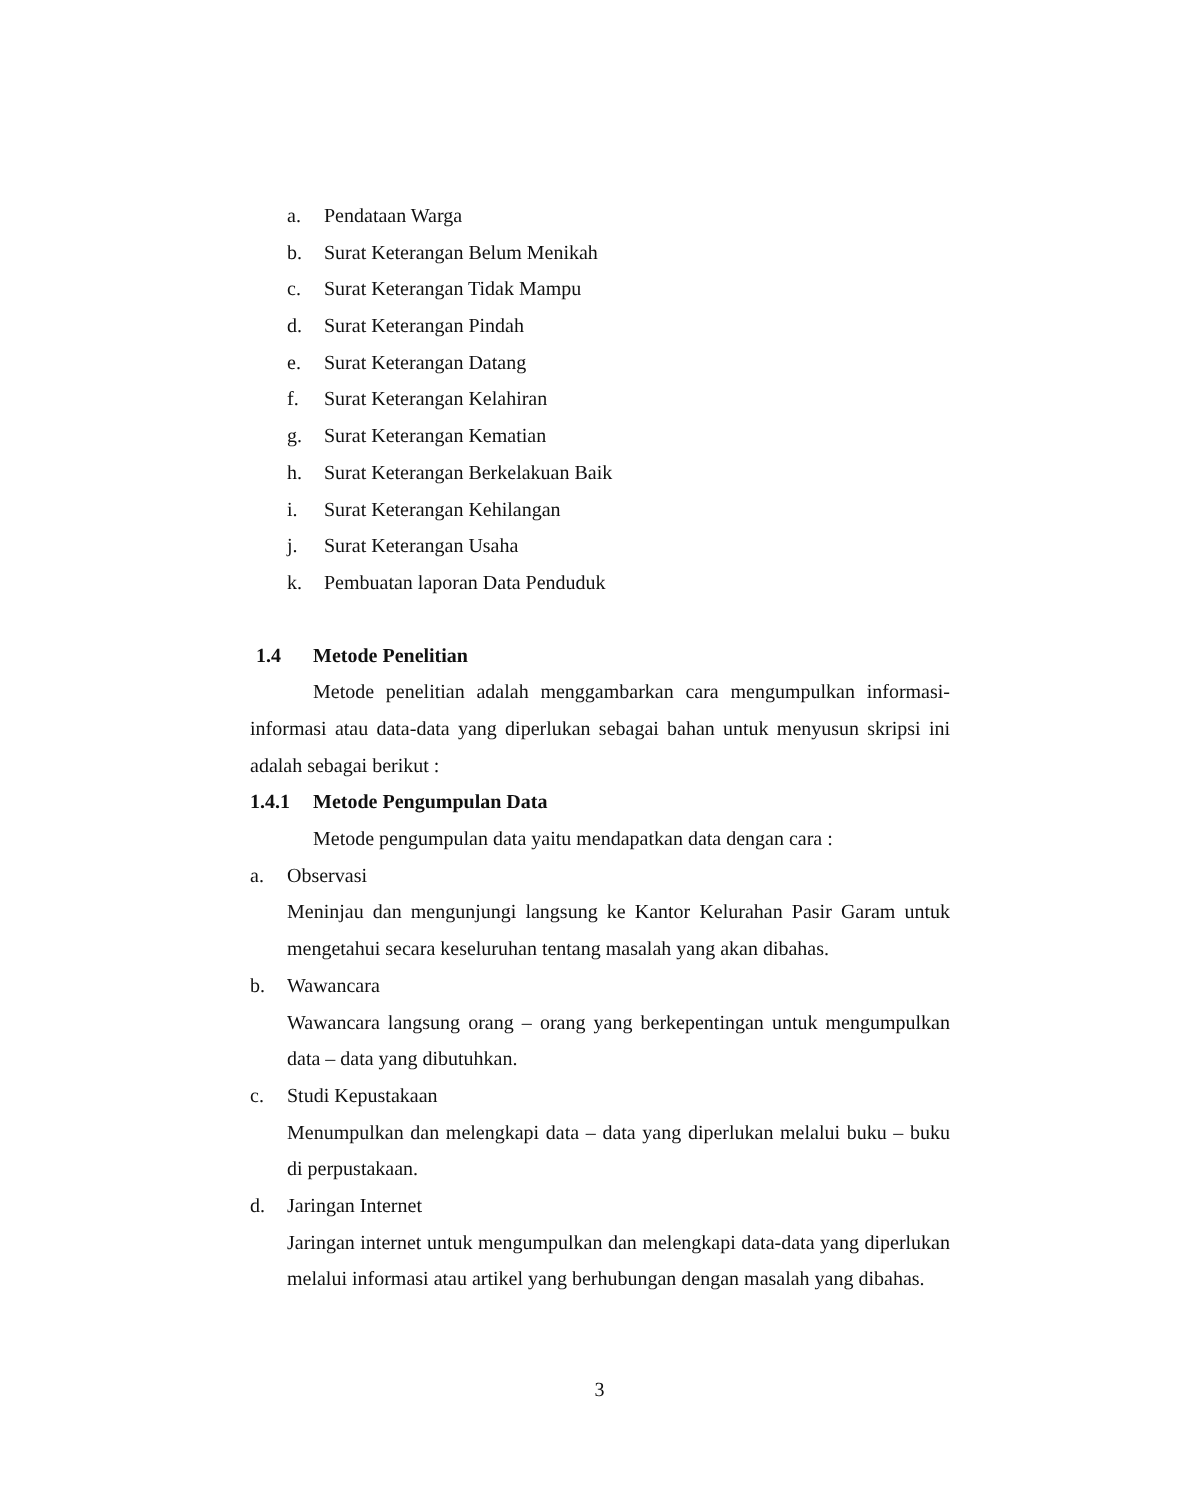a. Pendataan Warga
b. Surat Keterangan Belum Menikah
c. Surat Keterangan Tidak Mampu
d. Surat Keterangan Pindah
e. Surat Keterangan Datang
f. Surat Keterangan Kelahiran
g. Surat Keterangan Kematian
h. Surat Keterangan Berkelakuan Baik
i. Surat Keterangan Kehilangan
j. Surat Keterangan Usaha
k. Pembuatan laporan Data Penduduk
1.4 Metode Penelitian
Metode penelitian adalah menggambarkan cara mengumpulkan informasi-informasi atau data-data yang diperlukan sebagai bahan untuk menyusun skripsi ini adalah sebagai berikut :
1.4.1 Metode Pengumpulan Data
Metode pengumpulan data yaitu mendapatkan data dengan cara :
a. Observasi
Meninjau dan mengunjungi langsung ke Kantor Kelurahan Pasir Garam untuk mengetahui secara keseluruhan tentang masalah yang akan dibahas.
b. Wawancara
Wawancara langsung orang – orang yang berkepentingan untuk mengumpulkan data – data yang dibutuhkan.
c. Studi Kepustakaan
Menumpulkan dan melengkapi data – data yang diperlukan melalui buku – buku di perpustakaan.
d. Jaringan Internet
Jaringan internet untuk mengumpulkan dan melengkapi data-data yang diperlukan melalui informasi atau artikel yang berhubungan dengan masalah yang dibahas.
3